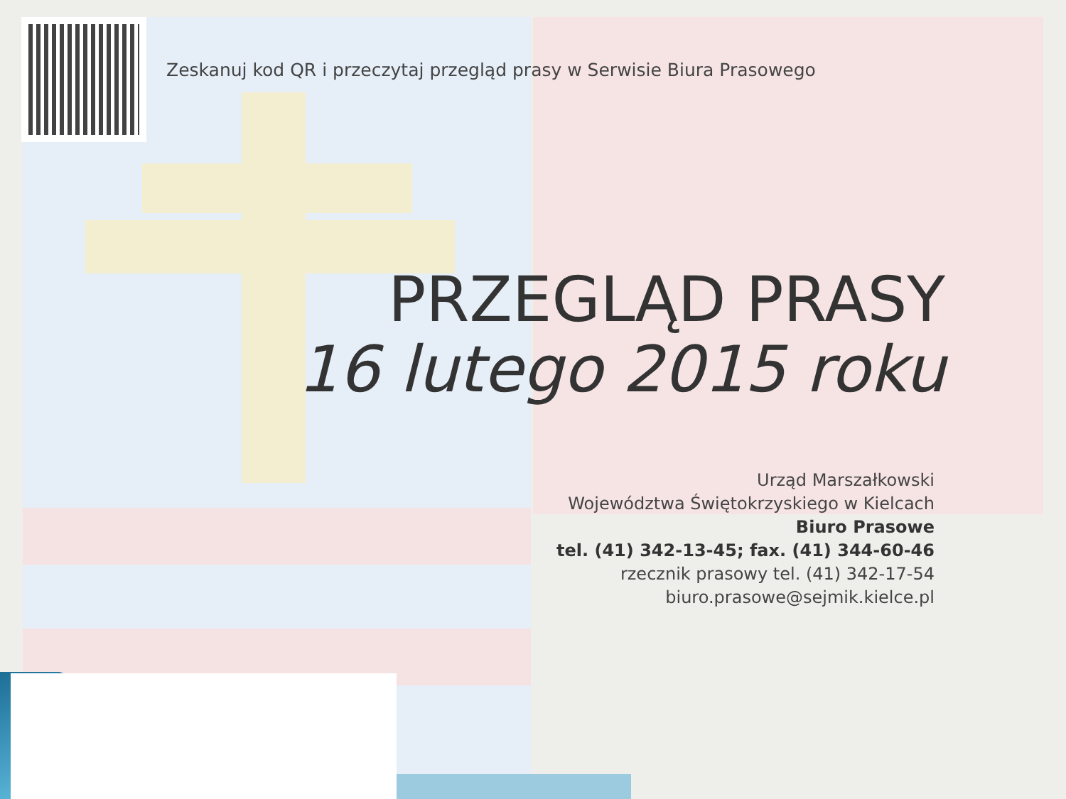Zeskanuj kod QR i przeczytaj przegląd prasy w Serwisie Biura Prasowego
PRZEGLĄD PRASY
16 lutego 2015 roku
Urząd Marszałkowski
Województwa Świętokrzyskiego w Kielcach
Biuro Prasowe
tel. (41) 342-13-45; fax. (41) 344-60-46
rzecznik prasowy tel. (41) 342-17-54
biuro.prasowe@sejmik.kielce.pl